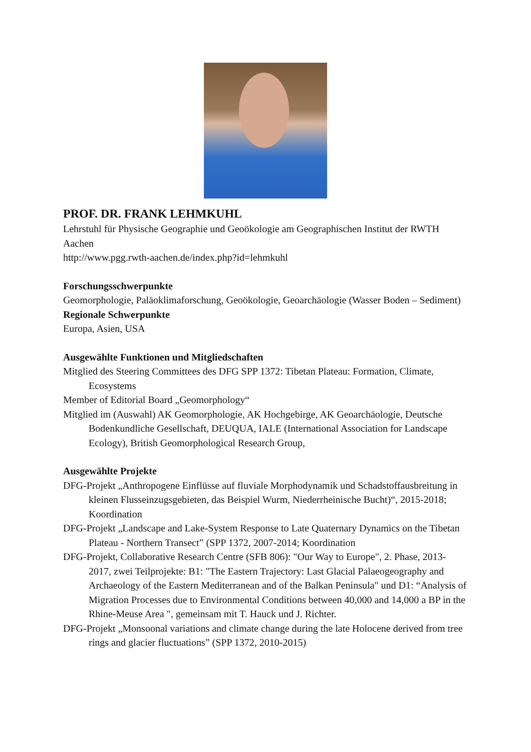PROF. DR. FRANK LEHMKUHL
Lehrstuhl für Physische Geographie und Geoökologie am Geographischen Institut der RWTH Aachen
http://www.pgg.rwth-aachen.de/index.php?id=lehmkuhl
Forschungsschwerpunkte
Geomorphologie, Paläoklimaforschung, Geoökologie, Geoarchäologie (Wasser Boden – Sediment)
Regionale Schwerpunkte
Europa, Asien, USA
Ausgewählte Funktionen und Mitgliedschaften
Mitglied des Steering Committees des DFG SPP 1372: Tibetan Plateau: Formation, Climate, Ecosystems
Member of Editorial Board „Geomorphology“
Mitglied im (Auswahl) AK Geomorphologie, AK Hochgebirge, AK Geoarchäologie, Deutsche Bodenkundliche Gesellschaft, DEUQUA, IALE (International Association for Landscape Ecology), British Geomorphological Research Group,
Ausgewählte Projekte
DFG-Projekt „Anthropogene Einflüsse auf fluviale Morphodynamik und Schadstoffausbreitung in kleinen Flusseinzugsgebieten, das Beispiel Wurm, Niederrheinische Bucht)“, 2015-2018; Koordination
DFG-Projekt „Landscape and Lake-System Response to Late Quaternary Dynamics on the Tibetan Plateau - Northern Transect” (SPP 1372, 2007-2014; Koordination
DFG-Projekt, Collaborative Research Centre (SFB 806): "Our Way to Europe", 2. Phase, 2013-2017, zwei Teilprojekte: B1: "The Eastern Trajectory: Last Glacial Palaeogeography and Archaeology of the Eastern Mediterranean and of the Balkan Peninsula" und D1: “Analysis of Migration Processes due to Environmental Conditions between 40,000 and 14,000 a BP in the Rhine-Meuse Area ", gemeinsam mit T. Hauck und J. Richter.
DFG-Projekt „Monsoonal variations and climate change during the late Holocene derived from tree rings and glacier fluctuations” (SPP 1372, 2010-2015)